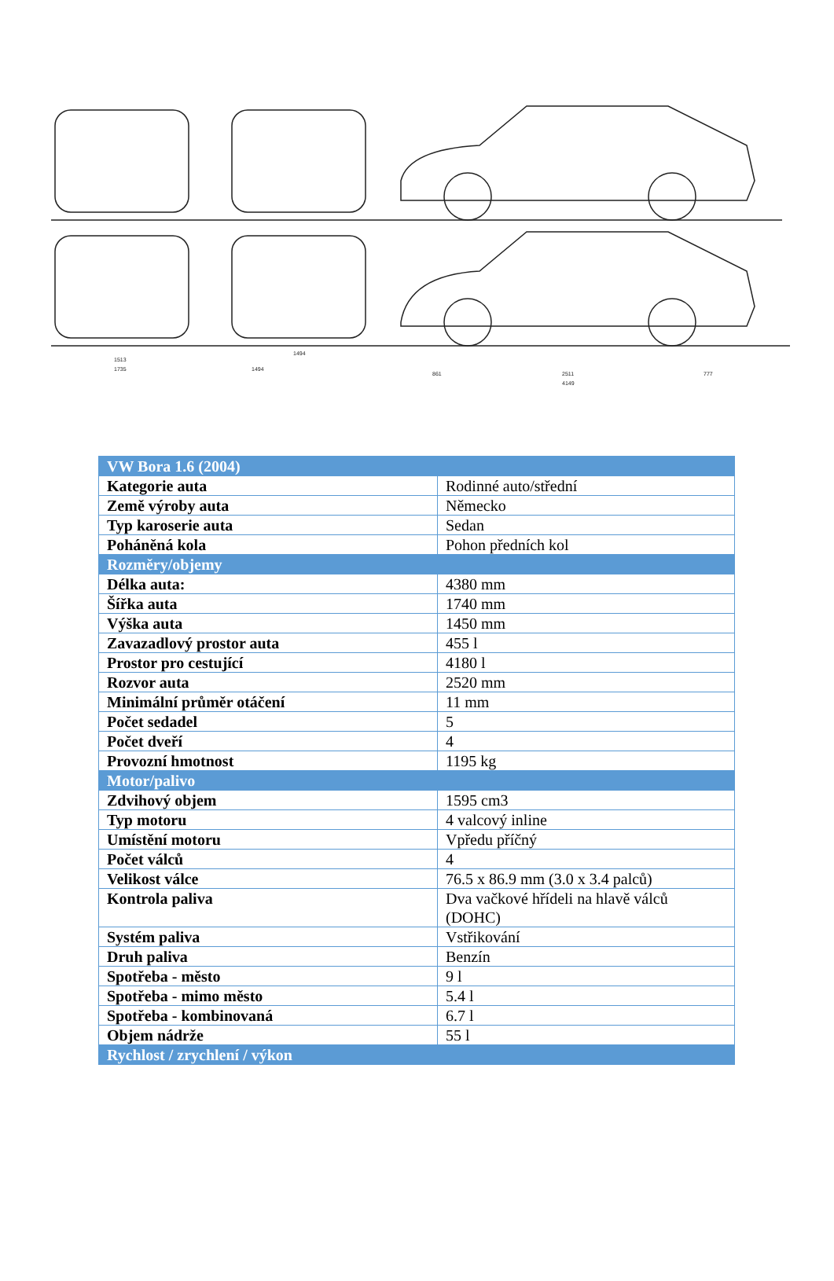1513
1735
1494
1494
861
2511
4149
777
| VW Bora 1.6 (2004) | |
| Kategorie auta | Rodinné auto/střední |
| Země výroby auta | Německo |
| Typ karoserie auta | Sedan |
| Poháněná kola | Pohon předních kol |
| Rozměry/objemy | |
| Délka auta: | 4380 mm |
| Šířka auta | 1740 mm |
| Výška auta | 1450 mm |
| Zavazadlový prostor auta | 455 l |
| Prostor pro cestující | 4180 l |
| Rozvor auta | 2520 mm |
| Minimální průměr otáčení | 11 mm |
| Počet sedadel | 5 |
| Počet dveří | 4 |
| Provozní hmotnost | 1195 kg |
| Motor/palivo | |
| Zdvihový objem | 1595 cm3 |
| Typ motoru | 4 valcový inline |
| Umístění motoru | Vpředu příčný |
| Počet válců | 4 |
| Velikost válce | 76.5 x 86.9 mm (3.0 x 3.4 palců) |
| Kontrola paliva | Dva vačkové hřídeli na hlavě válců (DOHC) |
| Systém paliva | Vstřikování |
| Druh paliva | Benzín |
| Spotřeba - město | 9 l |
| Spotřeba - mimo město | 5.4 l |
| Spotřeba - kombinovaná | 6.7 l |
| Objem nádrže | 55 l |
| Rychlost / zrychlení / výkon | |